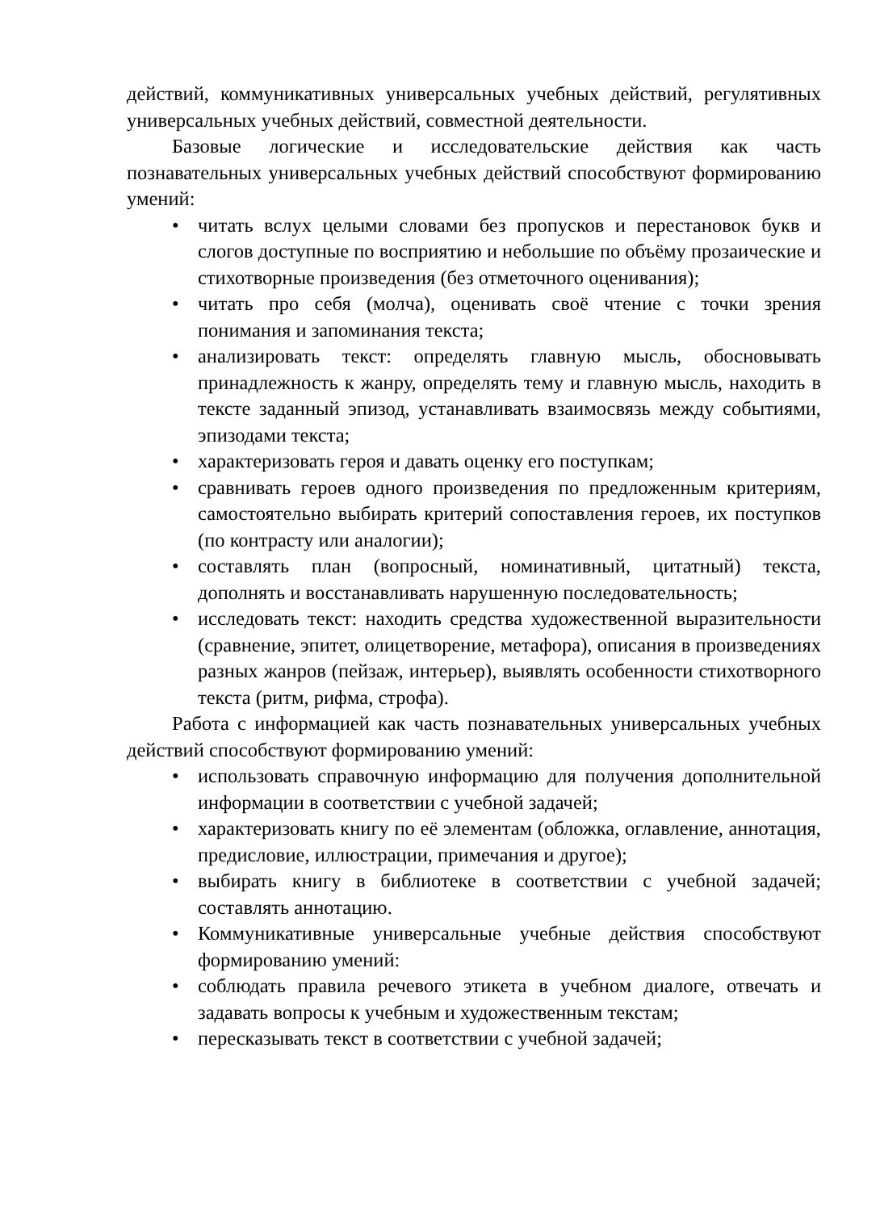действий, коммуникативных универсальных учебных действий, регулятивных универсальных учебных действий, совместной деятельности.
Базовые логические и исследовательские действия как часть познавательных универсальных учебных действий способствуют формированию умений:
• читать вслух целыми словами без пропусков и перестановок букв и слогов доступные по восприятию и небольшие по объёму прозаические и стихотворные произведения (без отметочного оценивания);
• читать про себя (молча), оценивать своё чтение с точки зрения понимания и запоминания текста;
• анализировать текст: определять главную мысль, обосновывать принадлежность к жанру, определять тему и главную мысль, находить в тексте заданный эпизод, устанавливать взаимосвязь между событиями, эпизодами текста;
• характеризовать героя и давать оценку его поступкам;
• сравнивать героев одного произведения по предложенным критериям, самостоятельно выбирать критерий сопоставления героев, их поступков (по контрасту или аналогии);
• составлять план (вопросный, номинативный, цитатный) текста, дополнять и восстанавливать нарушенную последовательность;
• исследовать текст: находить средства художественной выразительности (сравнение, эпитет, олицетворение, метафора), описания в произведениях разных жанров (пейзаж, интерьер), выявлять особенности стихотворного текста (ритм, рифма, строфа).
Работа с информацией как часть познавательных универсальных учебных действий способствуют формированию умений:
• использовать справочную информацию для получения дополнительной информации в соответствии с учебной задачей;
• характеризовать книгу по её элементам (обложка, оглавление, аннотация, предисловие, иллюстрации, примечания и другое);
• выбирать книгу в библиотеке в соответствии с учебной задачей; составлять аннотацию.
• Коммуникативные универсальные учебные действия способствуют формированию умений:
• соблюдать правила речевого этикета в учебном диалоге, отвечать и задавать вопросы к учебным и художественным текстам;
• пересказывать текст в соответствии с учебной задачей;